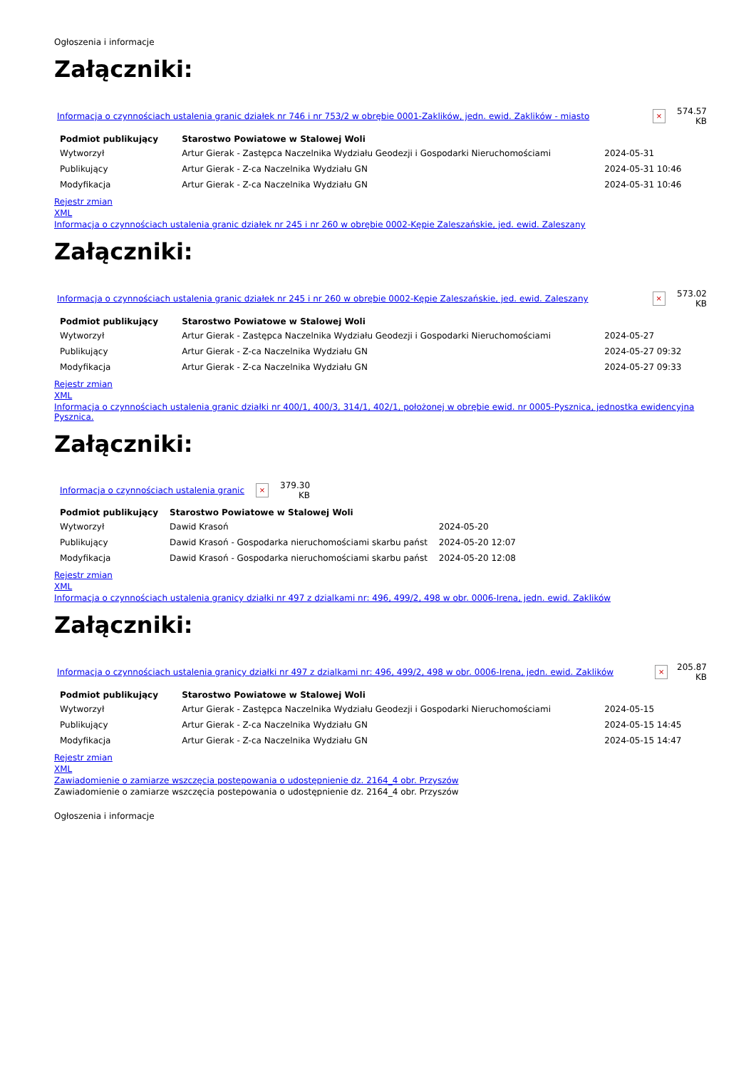Ogłoszenia i informacje
Załączniki:
| Informacja o czynnościach ustalenia granic działek nr 746 i nr 753/2 w obrębie 0001-Zaklików, jedn. ewid. Zaklików - miasto | × | 574.57 KB |
| Podmiot publikujący | Starostwo Powiatowe w Stalowej Woli | | |
| Wytworzył | Artur Gierak - Zastępca Naczelnika Wydziału Geodezji i Gospodarki Nieruchomościami | 2024-05-31 | |
| Publikujący | Artur Gierak - Z-ca Naczelnika Wydziału GN | 2024-05-31 10:46 | |
| Modyfikacja | Artur Gierak - Z-ca Naczelnika Wydziału GN | 2024-05-31 10:46 | |
Rejestr zmian
XML
Informacja o czynnościach ustalenia granic działek nr 245 i nr 260 w obrębie 0002-Kępie Zaleszańskie, jed. ewid. Zaleszany
Załączniki:
| Informacja o czynnościach ustalenia granic działek nr 245 i nr 260 w obrębie 0002-Kępie Zaleszańskie, jed. ewid. Zaleszany | × | 573.02 KB |
| Podmiot publikujący | Starostwo Powiatowe w Stalowej Woli | | |
| Wytworzył | Artur Gierak - Zastępca Naczelnika Wydziału Geodezji i Gospodarki Nieruchomościami | 2024-05-27 | |
| Publikujący | Artur Gierak - Z-ca Naczelnika Wydziału GN | 2024-05-27 09:32 | |
| Modyfikacja | Artur Gierak - Z-ca Naczelnika Wydziału GN | 2024-05-27 09:33 | |
Rejestr zmian
XML
Informacja o czynnościach ustalenia granic działki nr 400/1, 400/3, 314/1, 402/1, położonej w obrębie ewid. nr 0005-Pysznica, jednostka ewidencyjna Pysznica.
Załączniki:
| Informacja o czynnościach ustalenia granic | × | 379.30 KB |
| Podmiot publikujący | Starostwo Powiatowe w Stalowej Woli | | |
| Wytworzył | Dawid Krasoń | 2024-05-20 | |
| Publikujący | Dawid Krasoń - Gospodarka nieruchomościami skarbu państ | 2024-05-20 12:07 | |
| Modyfikacja | Dawid Krasoń - Gospodarka nieruchomościami skarbu państ | 2024-05-20 12:08 | |
Rejestr zmian
XML
Informacja o czynnościach ustalenia granicy działki nr 497 z dzialkami nr: 496, 499/2, 498 w obr. 0006-Irena, jedn. ewid. Zaklików
Załączniki:
| Informacja o czynnościach ustalenia granicy działki nr 497 z dzialkami nr: 496, 499/2, 498 w obr. 0006-Irena, jedn. ewid. Zaklików | × | 205.87 KB |
| Podmiot publikujący | Starostwo Powiatowe w Stalowej Woli | | |
| Wytworzył | Artur Gierak - Zastępca Naczelnika Wydziału Geodezji i Gospodarki Nieruchomościami | 2024-05-15 | |
| Publikujący | Artur Gierak - Z-ca Naczelnika Wydziału GN | 2024-05-15 14:45 | |
| Modyfikacja | Artur Gierak - Z-ca Naczelnika Wydziału GN | 2024-05-15 14:47 | |
Rejestr zmian
XML
Zawiadomienie o zamiarze wszczęcia postepowania o udostępnienie dz. 2164_4 obr. Przyszów
Zawiadomienie o zamiarze wszczęcia postepowania o udostępnienie dz. 2164_4 obr. Przyszów
Ogłoszenia i informacje